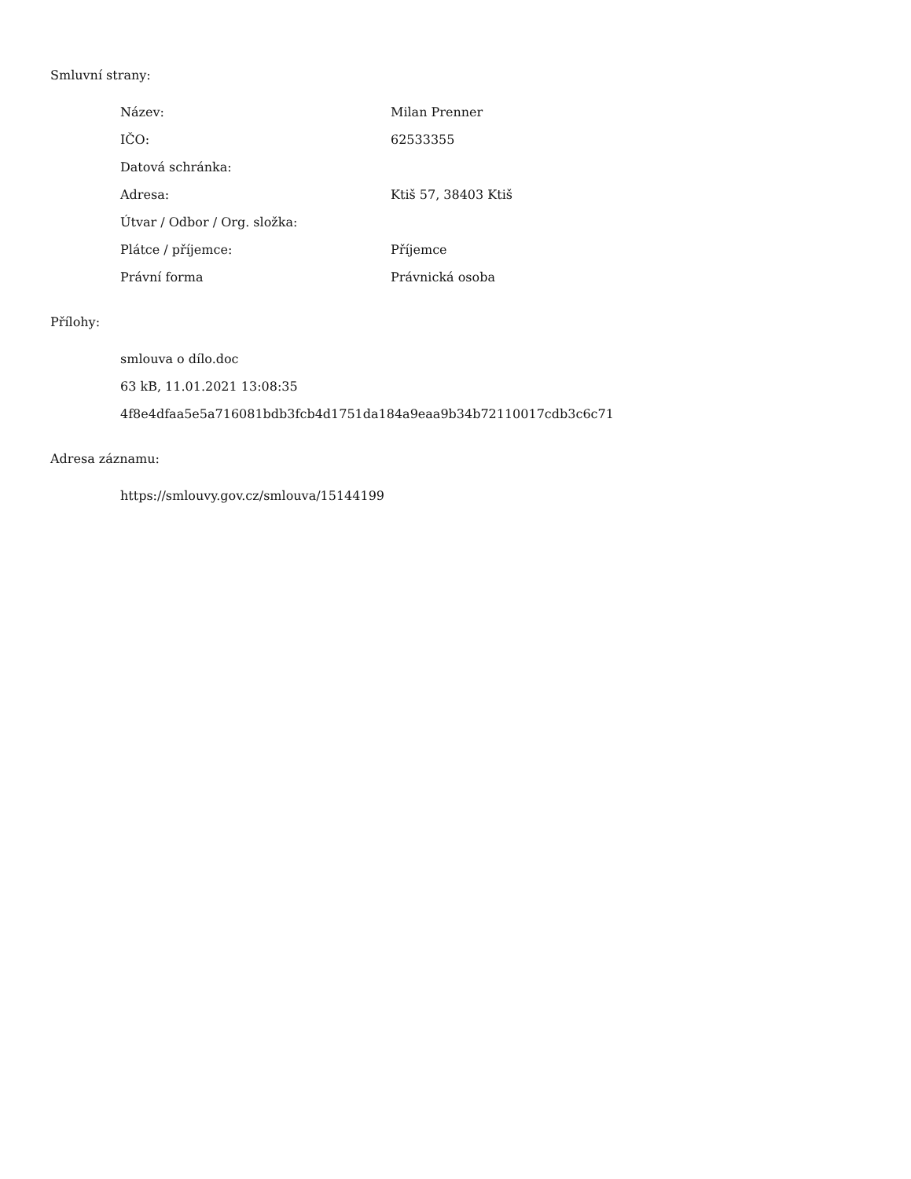Smluvní strany:
| Název: | Milan Prenner |
| IČO: | 62533355 |
| Datová schránka: | |
| Adresa: | Ktiš 57, 38403 Ktiš |
| Útvar / Odbor / Org. složka: | |
| Plátce / příjemce: | Příjemce |
| Právní forma | Právnická osoba |
Přílohy:
smlouva o dílo.doc
63 kB, 11.01.2021 13:08:35
4f8e4dfaa5e5a716081bdb3fcb4d1751da184a9eaa9b34b72110017cdb3c6c71
Adresa záznamu:
https://smlouvy.gov.cz/smlouva/15144199